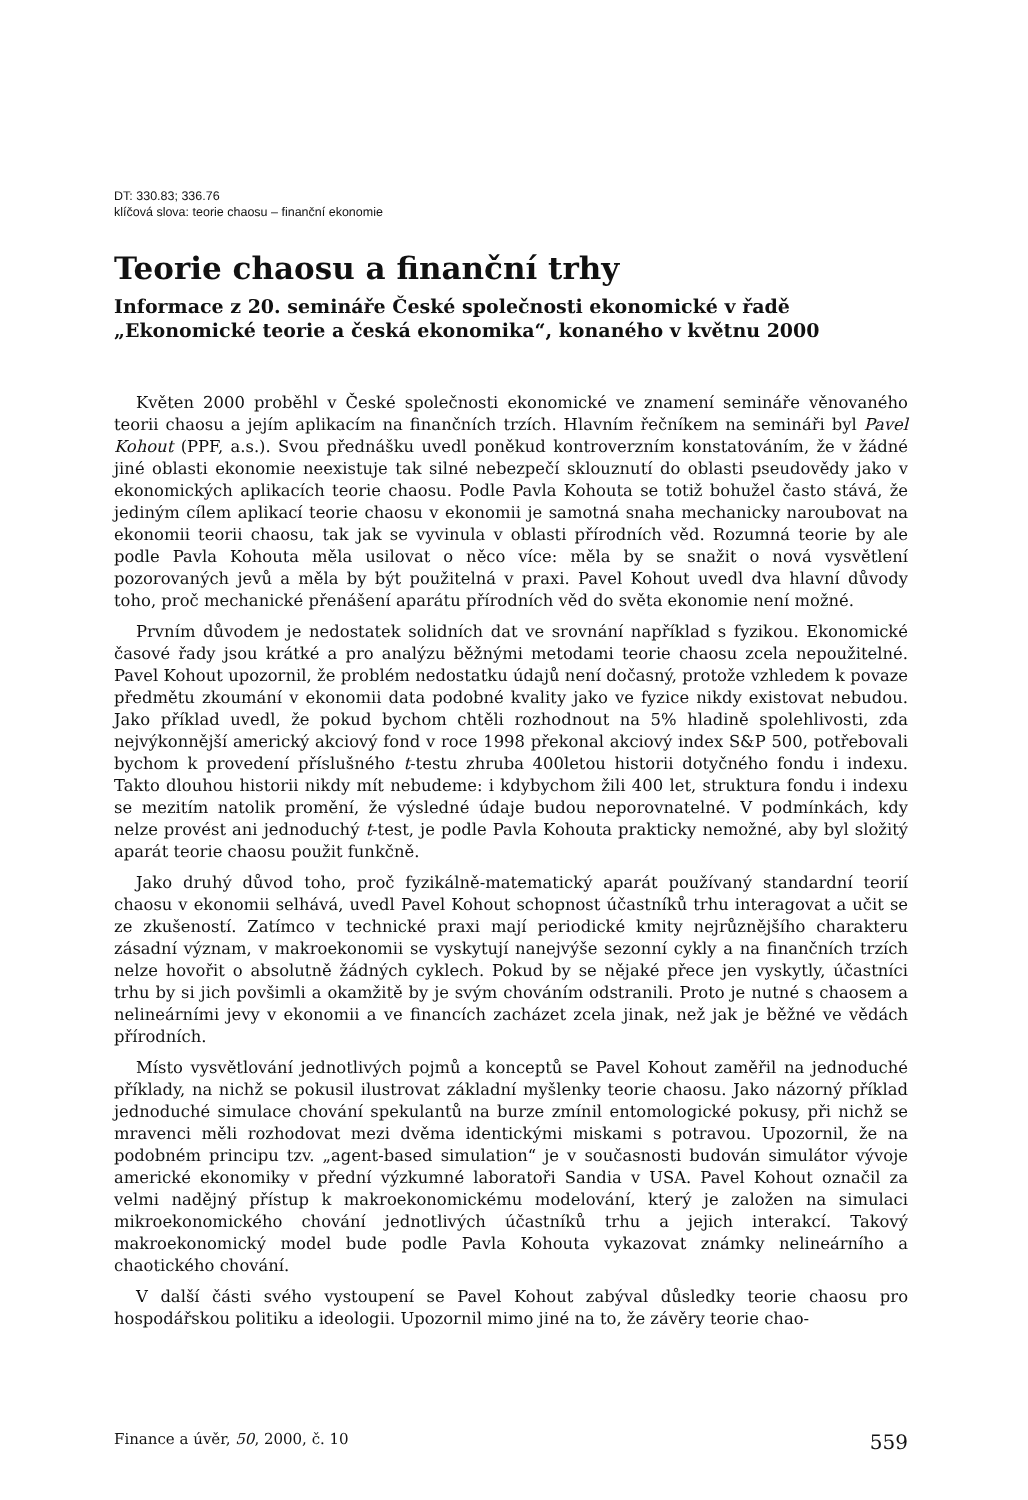DT: 330.83; 336.76
klíčová slova: teorie chaosu – finanční ekonomie
Teorie chaosu a finanční trhy
Informace z 20. semináře České společnosti ekonomické v řadě „Ekonomické teorie a česká ekonomika“, konaného v květnu 2000
Květen 2000 proběhl v České společnosti ekonomické ve znamení semináře věnovaného teorii chaosu a jejím aplikacím na finančních trzích. Hlavním řečníkem na semináři byl Pavel Kohout (PPF, a.s.). Svou přednášku uvedl poněkud kontroverzním konstatováním, že v žádné jiné oblasti ekonomie neexistuje tak silné nebezpečí sklouznutí do oblasti pseudovědy jako v ekonomických aplikacích teorie chaosu. Podle Pavla Kohouta se totiž bohužel často stává, že jediným cílem aplikací teorie chaosu v ekonomii je samotná snaha mechanicky naroubovat na ekonomii teorii chaosu, tak jak se vyvinula v oblasti přírodních věd. Rozumná teorie by ale podle Pavla Kohouta měla usilovat o něco více: měla by se snažit o nová vysvětlení pozorovaných jevů a měla by být použitelná v praxi. Pavel Kohout uvedl dva hlavní důvody toho, proč mechanické přenášení aparátu přírodních věd do světa ekonomie není možné.
Prvním důvodem je nedostatek solidních dat ve srovnání například s fyzikou. Ekonomické časové řady jsou krátké a pro analýzu běžnými metodami teorie chaosu zcela nepoužitelné. Pavel Kohout upozornil, že problém nedostatku údajů není dočasný, protože vzhledem k povaze předmětu zkoumání v ekonomii data podobné kvality jako ve fyzice nikdy existovat nebudou. Jako příklad uvedl, že pokud bychom chtěli rozhodnout na 5% hladině spolehlivosti, zda nejvýkonnější americký akciový fond v roce 1998 překonal akciový index S&P 500, potřebovali bychom k provedení příslušného t-testu zhruba 400letou historii dotyčného fondu i indexu. Takto dlouhou historii nikdy mít nebudeme: i kdybychom žili 400 let, struktura fondu i indexu se mezitím natolik promění, že výsledné údaje budou neporovnatelné. V podmínkách, kdy nelze provést ani jednoduchý t-test, je podle Pavla Kohouta prakticky nemožné, aby byl složitý aparát teorie chaosu použit funkčně.
Jako druhý důvod toho, proč fyzikálně-matematický aparát používaný standardní teorií chaosu v ekonomii selhává, uvedl Pavel Kohout schopnost účastníků trhu interagovat a učit se ze zkušeností. Zatímco v technické praxi mají periodické kmity nejrůznějšího charakteru zásadní význam, v makroekonomii se vyskytují nanejvýše sezonní cykly a na finančních trzích nelze hovořit o absolutně žádných cyklech. Pokud by se nějaké přece jen vyskytly, účastníci trhu by si jich povšimli a okamžitě by je svým chováním odstranili. Proto je nutné s chaosem a nelineárními jevy v ekonomii a ve financích zacházet zcela jinak, než jak je běžné ve vědách přírodních.
Místo vysvětlování jednotlivých pojmů a konceptů se Pavel Kohout zaměřil na jednoduché příklady, na nichž se pokusil ilustrovat základní myšlenky teorie chaosu. Jako názorný příklad jednoduché simulace chování spekulantů na burze zmínil entomologické pokusy, při nichž se mravenci měli rozhodovat mezi dvěma identickými miskami s potravou. Upozornil, že na podobném principu tzv. „agent-based simulation“ je v současnosti budován simulátor vývoje americké ekonomiky v přední výzkumné laboratoři Sandia v USA. Pavel Kohout označil za velmi nadějný přístup k makroekonomickému modelování, který je založen na simulaci mikroekonomického chování jednotlivých účastníků trhu a jejich interakcí. Takový makroekonomický model bude podle Pavla Kohouta vykazovat známky nelineárního a chaotického chování.
V další části svého vystoupení se Pavel Kohout zabýval důsledky teorie chaosu pro hospodářskou politiku a ideologii. Upozornil mimo jiné na to, že závěry teorie chao-
Finance a úvěr, 50, 2000, č. 10 559